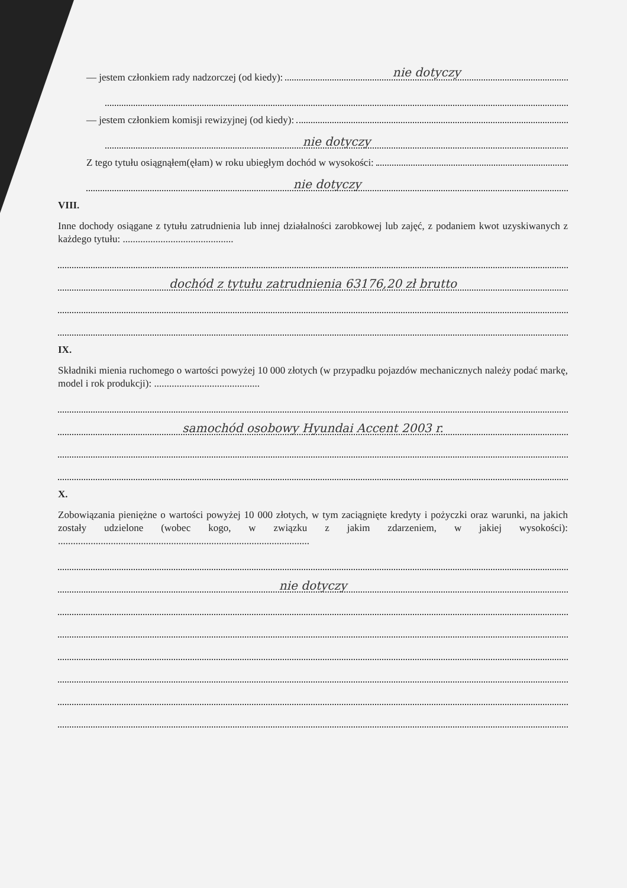— jestem członkiem rady nadzorczej (od kiedy): nie dotyczy
— jestem członkiem komisji rewizyjnej (od kiedy):
nie dotyczy
Z tego tytułu osiągnąłem(ęłam) w roku ubiegłym dochód w wysokości:
nie dotyczy
VIII.
Inne dochody osiągane z tytułu zatrudnienia lub innej działalności zarobkowej lub zajęć, z podaniem kwot uzyskiwanych z każdego tytułu: ............................................
dochód z tytułu zatrudnienia 63176,20 zł brutto
IX.
Składniki mienia ruchomego o wartości powyżej 10 000 złotych (w przypadku pojazdów mechanicznych należy podać markę, model i rok produkcji): ..........................................
samochód osobowy Hyundai Accent 2003 r.
X.
Zobowiązania pieniężne o wartości powyżej 10 000 złotych, w tym zaciągnięte kredyty i pożyczki oraz warunki, na jakich zostały udzielone (wobec kogo, w związku z jakim zdarzeniem, w jakiej wysokości): ....................................................................................................
nie dotyczy